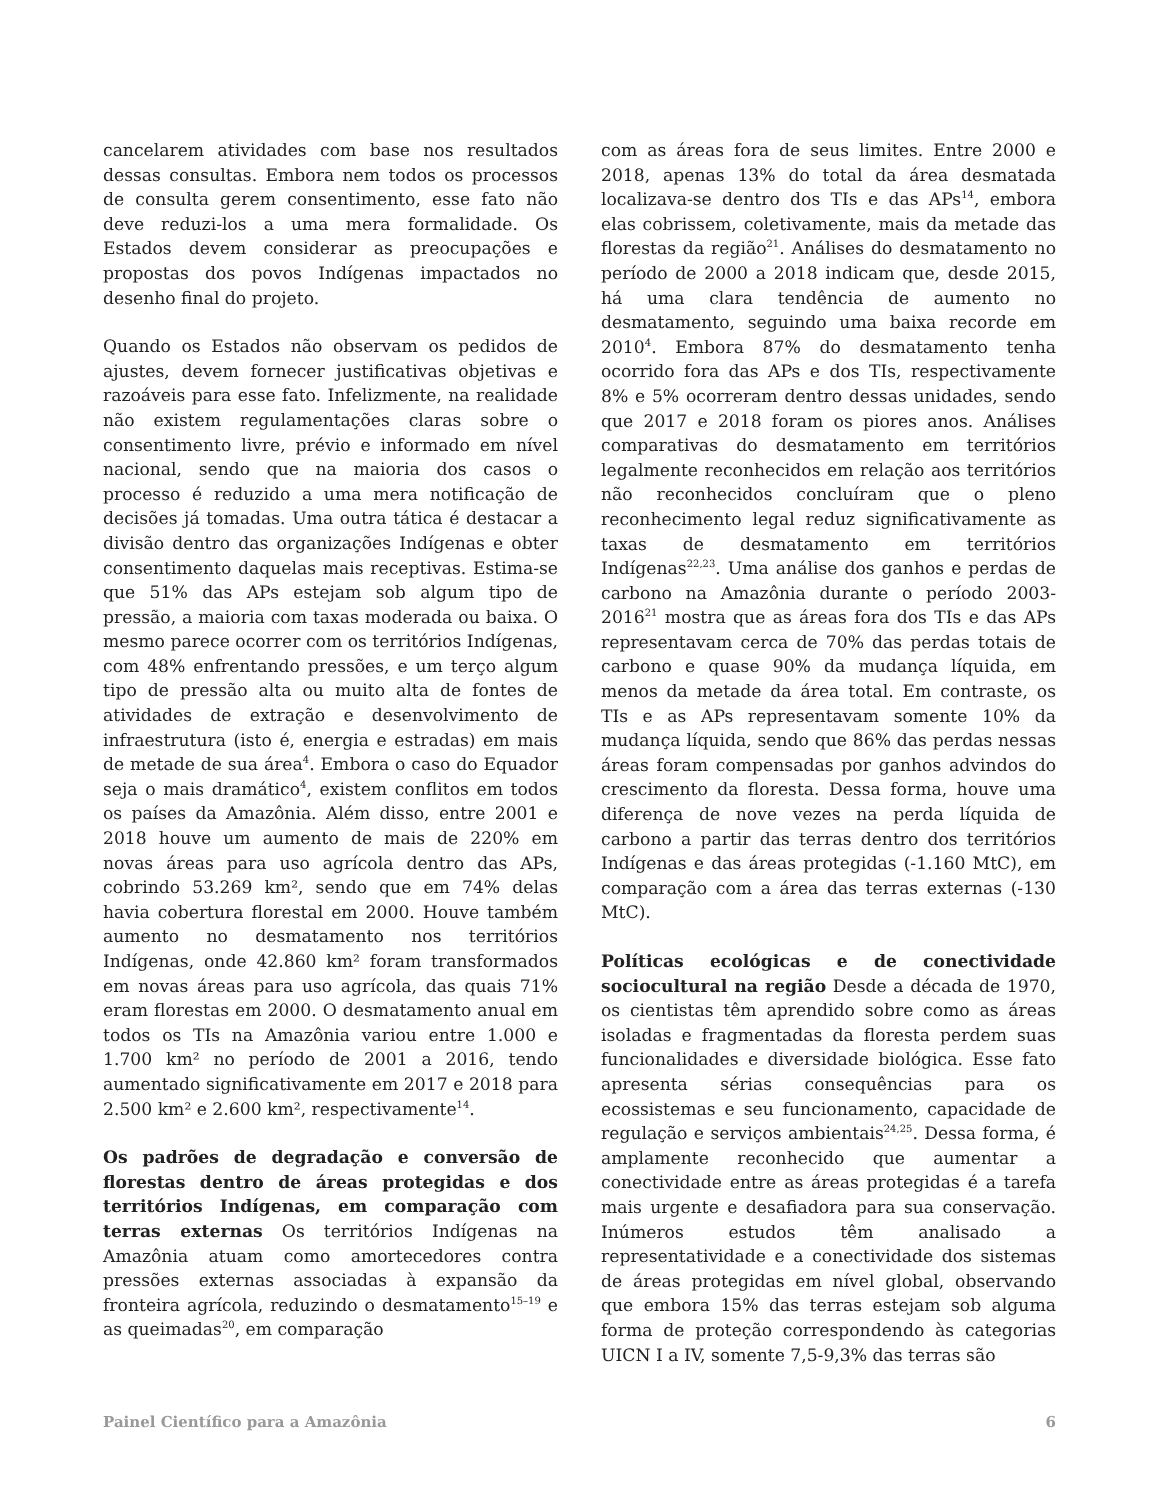cancelarem atividades com base nos resultados dessas consultas. Embora nem todos os processos de consulta gerem consentimento, esse fato não deve reduzi-los a uma mera formalidade. Os Estados devem considerar as preocupações e propostas dos povos Indígenas impactados no desenho final do projeto.
Quando os Estados não observam os pedidos de ajustes, devem fornecer justificativas objetivas e razoáveis para esse fato. Infelizmente, na realidade não existem regulamentações claras sobre o consentimento livre, prévio e informado em nível nacional, sendo que na maioria dos casos o processo é reduzido a uma mera notificação de decisões já tomadas. Uma outra tática é destacar a divisão dentro das organizações Indígenas e obter consentimento daquelas mais receptivas. Estima-se que 51% das APs estejam sob algum tipo de pressão, a maioria com taxas moderada ou baixa. O mesmo parece ocorrer com os territórios Indígenas, com 48% enfrentando pressões, e um terço algum tipo de pressão alta ou muito alta de fontes de atividades de extração e desenvolvimento de infraestrutura (isto é, energia e estradas) em mais de metade de sua área<sup>4</sup>. Embora o caso do Equador seja o mais dramático<sup>4</sup>, existem conflitos em todos os países da Amazônia. Além disso, entre 2001 e 2018 houve um aumento de mais de 220% em novas áreas para uso agrícola dentro das APs, cobrindo 53.269 km², sendo que em 74% delas havia cobertura florestal em 2000. Houve também aumento no desmatamento nos territórios Indígenas, onde 42.860 km² foram transformados em novas áreas para uso agrícola, das quais 71% eram florestas em 2000. O desmatamento anual em todos os TIs na Amazônia variou entre 1.000 e 1.700 km² no período de 2001 a 2016, tendo aumentado significativamente em 2017 e 2018 para 2.500 km² e 2.600 km², respectivamente<sup>14</sup>.
Os padrões de degradação e conversão de florestas dentro de áreas protegidas e dos territórios Indígenas, em comparação com terras externas Os territórios Indígenas na Amazônia atuam como amortecedores contra pressões externas associadas à expansão da fronteira agrícola, reduzindo o desmatamento<sup>15–19</sup> e as queimadas<sup>20</sup>, em comparação
com as áreas fora de seus limites. Entre 2000 e 2018, apenas 13% do total da área desmatada localizava-se dentro dos TIs e das APs<sup>14</sup>, embora elas cobrissem, coletivamente, mais da metade das florestas da região<sup>21</sup>. Análises do desmatamento no período de 2000 a 2018 indicam que, desde 2015, há uma clara tendência de aumento no desmatamento, seguindo uma baixa recorde em 2010<sup>4</sup>. Embora 87% do desmatamento tenha ocorrido fora das APs e dos TIs, respectivamente 8% e 5% ocorreram dentro dessas unidades, sendo que 2017 e 2018 foram os piores anos. Análises comparativas do desmatamento em territórios legalmente reconhecidos em relação aos territórios não reconhecidos concluíram que o pleno reconhecimento legal reduz significativamente as taxas de desmatamento em territórios Indígenas<sup>22,23</sup>. Uma análise dos ganhos e perdas de carbono na Amazônia durante o período 2003-2016<sup>21</sup> mostra que as áreas fora dos TIs e das APs representavam cerca de 70% das perdas totais de carbono e quase 90% da mudança líquida, em menos da metade da área total. Em contraste, os TIs e as APs representavam somente 10% da mudança líquida, sendo que 86% das perdas nessas áreas foram compensadas por ganhos advindos do crescimento da floresta. Dessa forma, houve uma diferença de nove vezes na perda líquida de carbono a partir das terras dentro dos territórios Indígenas e das áreas protegidas (-1.160 MtC), em comparação com a área das terras externas (-130 MtC).
Políticas ecológicas e de conectividade sociocultural na região Desde a década de 1970, os cientistas têm aprendido sobre como as áreas isoladas e fragmentadas da floresta perdem suas funcionalidades e diversidade biológica. Esse fato apresenta sérias consequências para os ecossistemas e seu funcionamento, capacidade de regulação e serviços ambientais<sup>24,25</sup>. Dessa forma, é amplamente reconhecido que aumentar a conectividade entre as áreas protegidas é a tarefa mais urgente e desafiadora para sua conservação. Inúmeros estudos têm analisado a representatividade e a conectividade dos sistemas de áreas protegidas em nível global, observando que embora 15% das terras estejam sob alguma forma de proteção correspondendo às categorias UICN I a IV, somente 7,5-9,3% das terras são
Painel Científico para a Amazônia 6